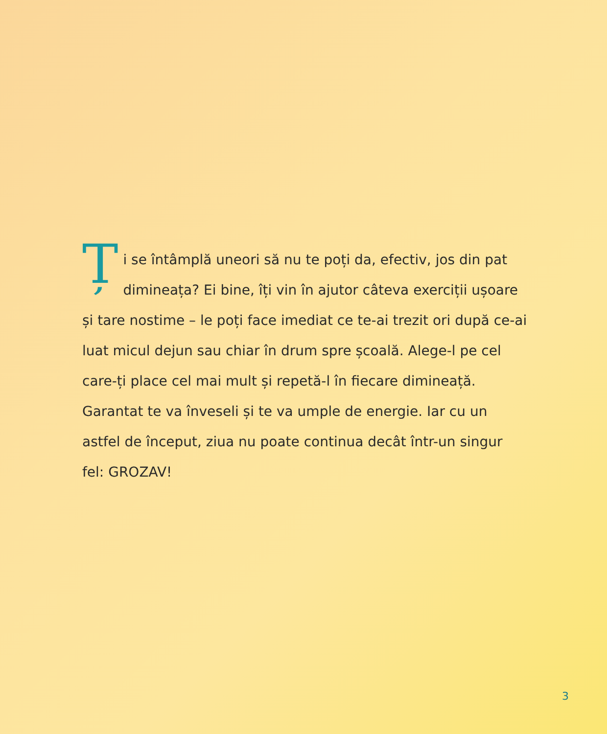Ți se întâmplă uneori să nu te poți da, efectiv, jos din pat dimineața? Ei bine, îți vin în ajutor câteva exerciții ușoare și tare nostime – le poți face imediat ce te-ai trezit ori după ce-ai luat micul dejun sau chiar în drum spre școală. Alege-l pe cel care-ți place cel mai mult și repetă-l în fiecare dimineață. Garantat te va înveseli și te va umple de energie. Iar cu un astfel de început, ziua nu poate continua decât într-un singur fel: GROZAV!
3